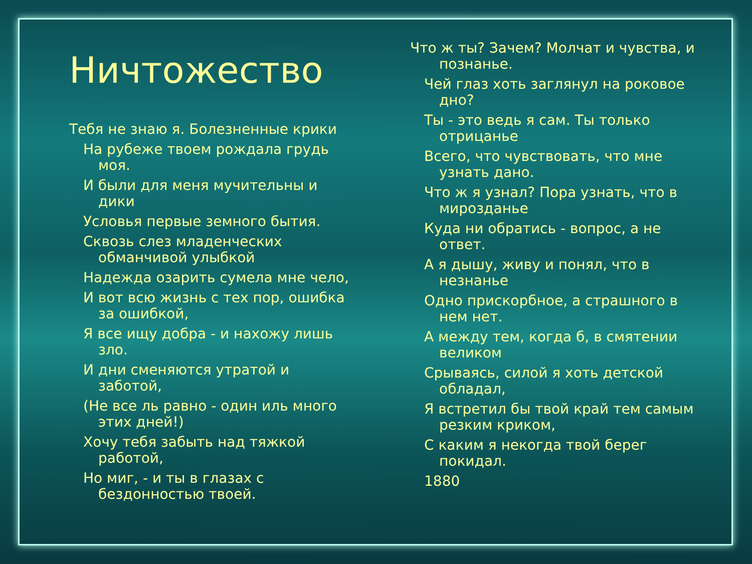Ничтожество
Тебя не знаю я. Болезненные крики
На рубеже твоем рождала грудь моя.
И были для меня мучительны и дики
Условья первые земного бытия.
Сквозь слез младенческих обманчивой улыбкой
Надежда озарить сумела мне чело,
И вот всю жизнь с тех пор, ошибка за ошибкой,
Я все ищу добра - и нахожу лишь зло.
И дни сменяются утратой и заботой,
(Не все ль равно - один иль много этих дней!)
Хочу тебя забыть над тяжкой работой,
Но миг, - и ты в глазах с бездонностью твоей.
Что ж ты? Зачем? Молчат и чувства, и познанье.
Чей глаз хоть заглянул на роковое дно?
Ты - это ведь я сам. Ты только отрицанье
Всего, что чувствовать, что мне узнать дано.
Что ж я узнал? Пора узнать, что в мирозданье
Куда ни обратись - вопрос, а не ответ.
А я дышу, живу и понял, что в незнанье
Одно прискорбное, а страшного в нем нет.
А между тем, когда б, в смятении великом
Срываясь, силой я хоть детской обладал,
Я встретил бы твой край тем самым резким криком,
С каким я некогда твой берег покидал.
1880